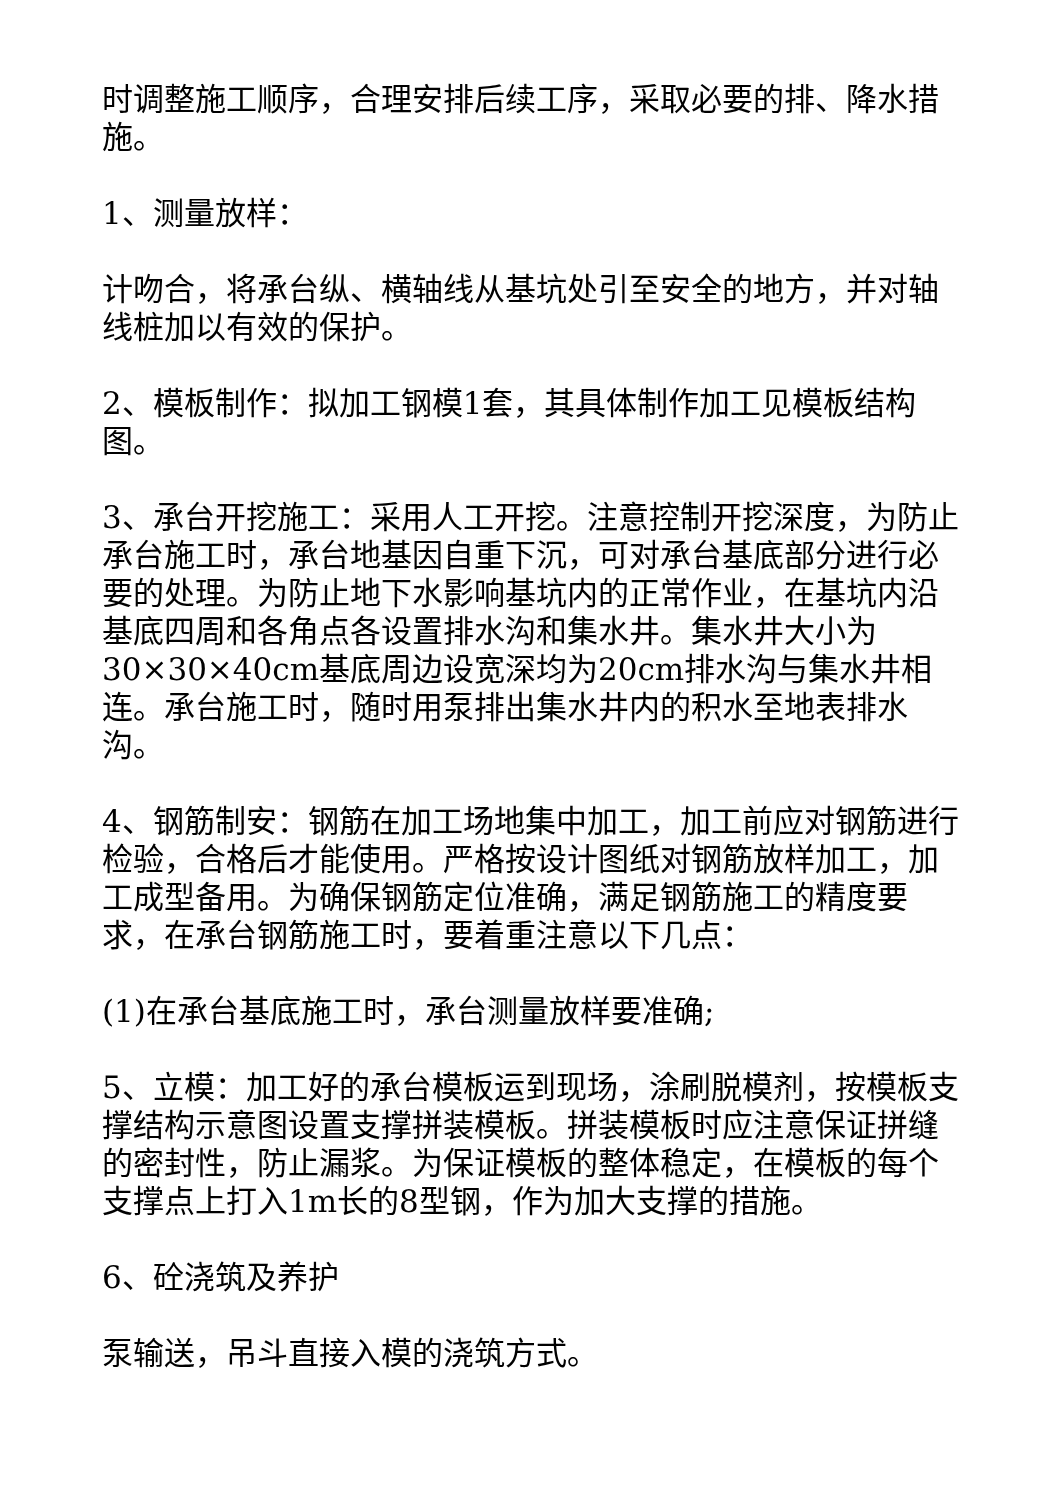时调整施工顺序，合理安排后续工序，采取必要的排、降水措施。
1、测量放样：
计吻合，将承台纵、横轴线从基坑处引至安全的地方，并对轴线桩加以有效的保护。
2、模板制作：拟加工钢模1套，其具体制作加工见模板结构图。
3、承台开挖施工：采用人工开挖。注意控制开挖深度，为防止承台施工时，承台地基因自重下沉，可对承台基底部分进行必要的处理。为防止地下水影响基坑内的正常作业，在基坑内沿基底四周和各角点各设置排水沟和集水井。集水井大小为30×30×40cm基底周边设宽深均为20cm排水沟与集水井相连。承台施工时，随时用泵排出集水井内的积水至地表排水沟。
4、钢筋制安：钢筋在加工场地集中加工，加工前应对钢筋进行检验，合格后才能使用。严格按设计图纸对钢筋放样加工，加工成型备用。为确保钢筋定位准确，满足钢筋施工的精度要求，在承台钢筋施工时，要着重注意以下几点：
(1)在承台基底施工时，承台测量放样要准确;
5、立模：加工好的承台模板运到现场，涂刷脱模剂，按模板支撑结构示意图设置支撑拼装模板。拼装模板时应注意保证拼缝的密封性，防止漏浆。为保证模板的整体稳定，在模板的每个支撑点上打入1m长的8型钢，作为加大支撑的措施。
6、砼浇筑及养护
泵输送，吊斗直接入模的浇筑方式。